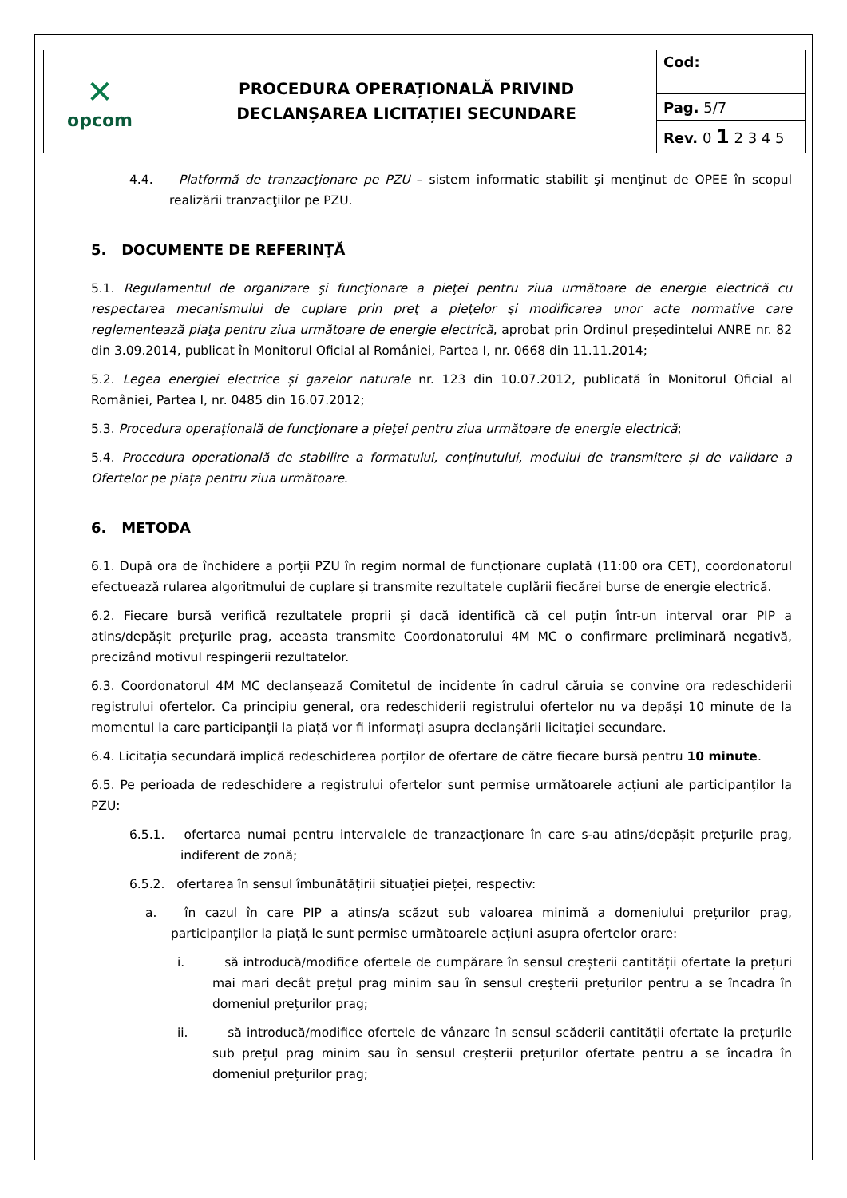| ✕ opcom | PROCEDURA OPERAȚIONALĂ PRIVIND DECLANȘAREA LICITAȚIEI SECUNDARE | Cod: |
| | | Pag. 5/7 |
| | | Rev. 0 1 2 3 4 5 |
4.4. Platformă de tranzacţionare pe PZU – sistem informatic stabilit şi menţinut de OPEE în scopul realizării tranzacţiilor pe PZU.
5. DOCUMENTE DE REFERINŢĂ
5.1. Regulamentul de organizare şi funcţionare a pieţei pentru ziua următoare de energie electrică cu respectarea mecanismului de cuplare prin preţ a pieţelor şi modificarea unor acte normative care reglementează piaţa pentru ziua următoare de energie electrică, aprobat prin Ordinul președintelui ANRE nr. 82 din 3.09.2014, publicat în Monitorul Oficial al României, Partea I, nr. 0668 din 11.11.2014;
5.2. Legea energiei electrice și gazelor naturale nr. 123 din 10.07.2012, publicată în Monitorul Oficial al României, Partea I, nr. 0485 din 16.07.2012;
5.3. Procedura operațională de funcţionare a pieţei pentru ziua următoare de energie electrică;
5.4. Procedura operatională de stabilire a formatului, conținutului, modului de transmitere și de validare a Ofertelor pe piața pentru ziua următoare.
6. METODA
6.1. După ora de închidere a porții PZU în regim normal de funcționare cuplată (11:00 ora CET), coordonatorul efectuează rularea algoritmului de cuplare și transmite rezultatele cuplării fiecărei burse de energie electrică.
6.2. Fiecare bursă verifică rezultatele proprii și dacă identifică că cel puțin într-un interval orar PIP a atins/depășit prețurile prag, aceasta transmite Coordonatorului 4M MC o confirmare preliminară negativă, precizând motivul respingerii rezultatelor.
6.3. Coordonatorul 4M MC declanșează Comitetul de incidente în cadrul căruia se convine ora redeschiderii registrului ofertelor. Ca principiu general, ora redeschiderii registrului ofertelor nu va depăși 10 minute de la momentul la care participanții la piață vor fi informați asupra declanșării licitației secundare.
6.4. Licitația secundară implică redeschiderea porților de ofertare de către fiecare bursă pentru 10 minute.
6.5. Pe perioada de redeschidere a registrului ofertelor sunt permise următoarele acțiuni ale participanților la PZU:
6.5.1. ofertarea numai pentru intervalele de tranzacționare în care s-au atins/depășit prețurile prag, indiferent de zonă;
6.5.2. ofertarea în sensul îmbunătățirii situației pieței, respectiv:
a. în cazul în care PIP a atins/a scăzut sub valoarea minimă a domeniului prețurilor prag, participanților la piață le sunt permise următoarele acțiuni asupra ofertelor orare:
i. să introducă/modifice ofertele de cumpărare în sensul creșterii cantității ofertate la prețuri mai mari decât prețul prag minim sau în sensul creșterii prețurilor pentru a se încadra în domeniul prețurilor prag;
ii. să introducă/modifice ofertele de vânzare în sensul scăderii cantității ofertate la prețurile sub prețul prag minim sau în sensul creșterii prețurilor ofertate pentru a se încadra în domeniul prețurilor prag;